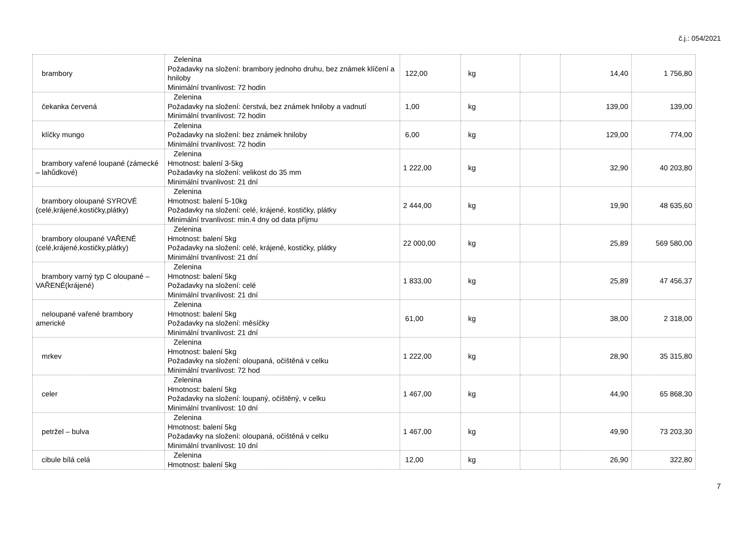č.j.: 054/2021
| brambory | Zelenina Požadavky na složení: brambory jednoho druhu, bez známek klíčení a hniloby Minimální trvanlivost: 72 hodin | 122,00 | kg | | 14,40 | 1 756,80 |
| čekanka červená | Zelenina Požadavky na složení: čerstvá, bez známek hniloby a vadnutí Minimální trvanlivost: 72 hodin | 1,00 | kg | | 139,00 | 139,00 |
| klíčky mungo | Zelenina Požadavky na složení: bez známek hniloby Minimální trvanlivost: 72 hodin | 6,00 | kg | | 129,00 | 774,00 |
| brambory vařené loupané (zámecké – lahůdkové) | Zelenina Hmotnost: balení 3-5kg Požadavky na složení: velikost do 35 mm Minimální trvanlivost: 21 dní | 1 222,00 | kg | | 32,90 | 40 203,80 |
| brambory oloupané SYROVÉ (celé,krájené,kostičky,plátky) | Zelenina Hmotnost: balení 5-10kg Požadavky na složení: celé, krájené, kostičky, plátky Minimální trvanlivost: min.4 dny od data příjmu | 2 444,00 | kg | | 19,90 | 48 635,60 |
| brambory oloupané VAŘENÉ (celé,krájené,kostičky,plátky) | Zelenina Hmotnost: balení 5kg Požadavky na složení: celé, krájené, kostičky, plátky Minimální trvanlivost: 21 dní | 22 000,00 | kg | | 25,89 | 569 580,00 |
| brambory varný typ C oloupané – VAŘENÉ(krájené) | Zelenina Hmotnost: balení 5kg Požadavky na složení: celé Minimální trvanlivost: 21 dní | 1 833,00 | kg | | 25,89 | 47 456,37 |
| neloupané vařené brambory americké | Zelenina Hmotnost: balení 5kg Požadavky na složení: měsíčky Minimální trvanlivost: 21 dní | 61,00 | kg | | 38,00 | 2 318,00 |
| mrkev | Zelenina Hmotnost: balení 5kg Požadavky na složení: oloupaná, očištěná v celku Minimální trvanlivost: 72 hod | 1 222,00 | kg | | 28,90 | 35 315,80 |
| celer | Zelenina Hmotnost: balení 5kg Požadavky na složení: loupaný, očištěný, v celku Minimální trvanlivost: 10 dní | 1 467,00 | kg | | 44,90 | 65 868,30 |
| petržel – bulva | Zelenina Hmotnost: balení 5kg Požadavky na složení: oloupaná, očištěná v celku Minimální trvanlivost: 10 dní | 1 467,00 | kg | | 49,90 | 73 203,30 |
| cibule bílá celá | Zelenina Hmotnost: balení 5kg | 12,00 | kg | | 26,90 | 322,80 |
7